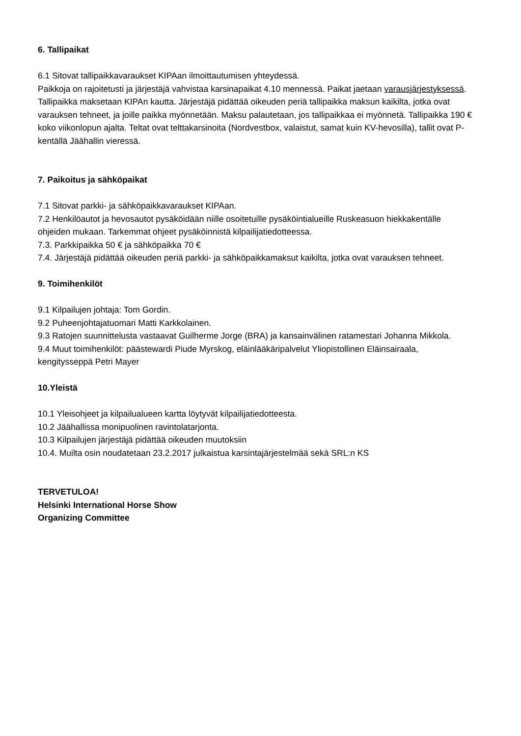6. Tallipaikat
6.1 Sitovat tallipaikkavaraukset KIPAan ilmoittautumisen yhteydessä.
Paikkoja on rajoitetusti ja järjestäjä vahvistaa karsinapaikat 4.10 mennessä. Paikat jaetaan varausjärjestyksessä.
Tallipaikka maksetaan KIPAn kautta. Järjestäjä pidättää oikeuden periä tallipaikka maksun kaikilta, jotka ovat varauksen tehneet, ja joille paikka myönnetään. Maksu palautetaan, jos tallipaikkaa ei myönnetä. Tallipaikka 190 € koko viikonlopun ajalta. Teltat ovat telttakarsinoita (Nordvestbox, valaistut, samat kuin KV-hevosilla), tallit ovat P-kentällä Jäähallin vieressä.
7. Paikoitus ja sähköpaikat
7.1 Sitovat parkki- ja sähköpaikkavaraukset KIPAan.
7.2 Henkilöautot ja hevosautot pysäköidään niille osoitetuille pysäköintialueille Ruskeasuon hiekkakentälle ohjeiden mukaan. Tarkemmat ohjeet pysäköinnistä kilpailijatiedotteessa.
7.3. Parkkipaikka 50 € ja sähköpaikka 70 €
7.4. Järjestäjä pidättää oikeuden periä parkki- ja sähköpaikkamaksut kaikilta, jotka ovat varauksen tehneet.
9. Toimihenkilöt
9.1 Kilpailujen johtaja: Tom Gordin.
9.2 Puheenjohtajatuomari Matti Karkkolainen.
9.3 Ratojen suunnittelusta vastaavat Guilherme Jorge (BRA) ja kansainvälinen ratamestari Johanna Mikkola.
9.4 Muut toimihenkilöt: päästewardi Piude Myrskog, eläinlääkäripalvelut Yliopistollinen Eläinsairaala, kengitysseppä Petri Mayer
10.Yleistä
10.1 Yleisohjeet ja kilpailualueen kartta löytyvät kilpailijatiedotteesta.
10.2 Jäähallissa monipuolinen ravintolatarjonta.
10.3 Kilpailujen järjestäjä pidättää oikeuden muutoksiin
10.4. Muilta osin noudatetaan 23.2.2017 julkaistua karsintajärjestelmää sekä SRL:n KS
TERVETULOA!
Helsinki International Horse Show
Organizing Committee